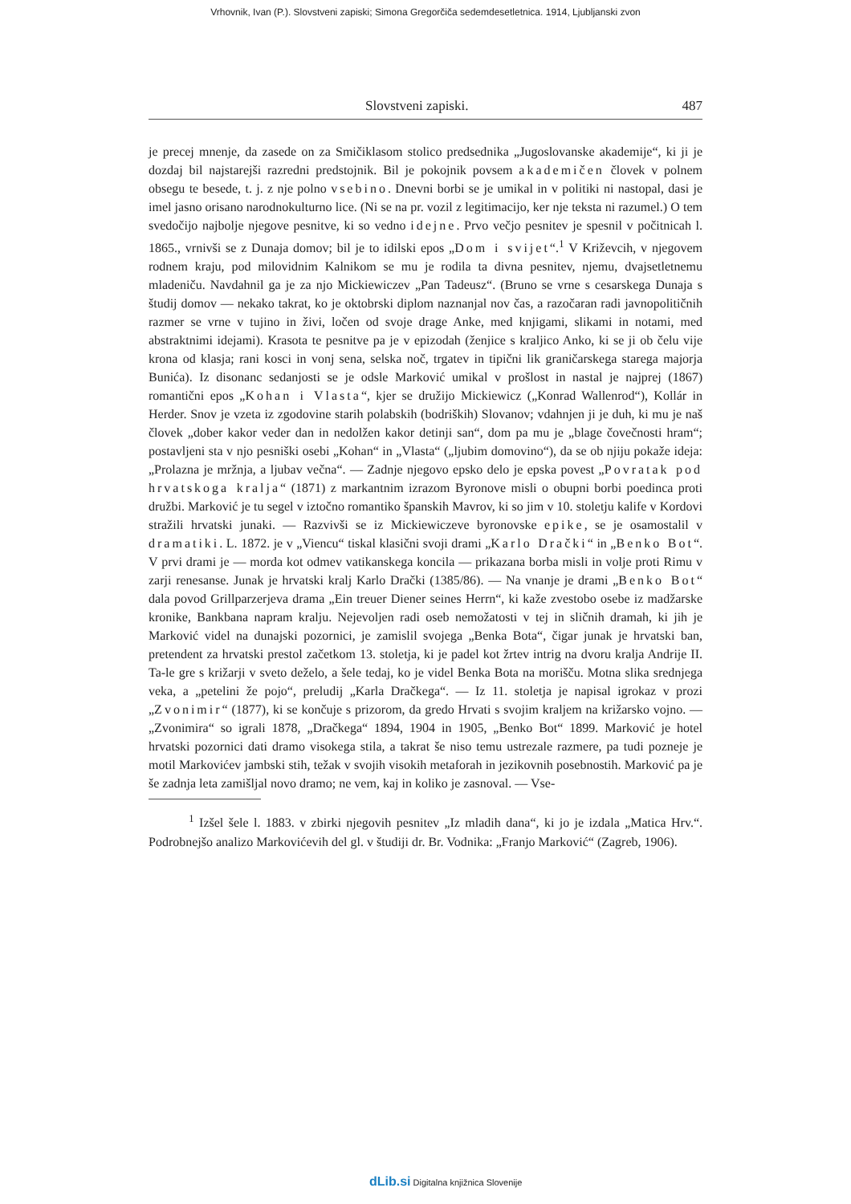Vrhovnik, Ivan (P.). Slovstveni zapiski; Simona Gregorčiča sedemdesetletnica. 1914, Ljubljanski zvon
Slovstveni zapiski. 487
je precej mnenje, da zasede on za Smičiklasom stolico predsednika „Jugoslovanske akademije“, ki ji je dozdaj bil najstarejši razredni predstojnik. Bil je pokojnik povsem akademičen človek v polnem obsegu te besede, t. j. z nje polno vsebino. Dnevni borbi se je umikal in v politiki ni nastopal, dasi je imel jasno orisano narodnokulturno lice. (Ni se na pr. vozil z legitimacijo, ker nje teksta ni razumel.) O tem svedočijo najbolje njegove pesnitve, ki so vedno idejne. Prvo večjo pesnitev je spesnil v počitnicah l. 1865., vrnivši se z Dunaja domov; bil je to idilski epos „Dom i svijet“.<sup>1</sup> V Križevcih, v njegovem rodnem kraju, pod milovidnim Kalnikom se mu je rodila ta divna pesnitev, njemu, dvajsetletnemu mladeniču. Navdahnil ga je za njo Mickiewiczev „Pan Tadeusz“. (Bruno se vrne s cesarskega Dunaja s študij domov — nekako takrat, ko je oktobrski diplom naznanjal nov čas, a razočaran radi javnopolitičnih razmer se vrne v tujino in živi, ločen od svoje drage Anke, med knjigami, slikami in notami, med abstraktnimi idejami). Krasota te pesnitve pa je v epizodah (ženjice s kraljico Anko, ki se ji ob čelu vije krona od klasja; rani kosci in vonj sena, selska noč, trgatev in tipični lik graničarskega starega majorja Bunića). Iz disonanc sedanjosti se je odsle Marković umikal v prošlost in nastal je najprej (1867) romantični epos „Kohan i Vlasta“, kjer se družijo Mickiewicz („Konrad Wallenrod“), Kollár in Herder. Snov je vzeta iz zgodovine starih polabskih (bodriških) Slovanov; vdahnjen ji je duh, ki mu je naš človek „dober kakor veder dan in nedolžen kakor detinji san“, dom pa mu je „blage čovečnosti hram“; postavljeni sta v njo pesniški osebi „Kohan“ in „Vlasta“ („ljubim domovino“), da se ob njiju pokaže ideja: „Prolazna je mržnja, a ljubav večna“. — Zadnje njegovo epsko delo je epska povest „Povratak pod hrvatskoga kralja“ (1871) z markantnim izrazom Byronove misli o obupni borbi poedinca proti družbi. Marković je tu segel v iztočno romantiko španskih Mavrov, ki so jim v 10. stoletju kalife v Kordovi stražili hrvatski junaki. — Razvivši se iz Mickiewiczeve byronovske epike, se je osamostalil v dramatiki. L. 1872. je v „Viencu“ tiskal klasični svoji drami „Karlo Drački“ in „Benko Bot“. V prvi drami je — morda kot odmev vatikanskega koncila — prikazana borba misli in volje proti Rimu v zarji renesanse. Junak je hrvatski kralj Karlo Drački (1385/86). — Na vnanje je drami „Benko Bot“ dala povod Grillparzerjeva drama „Ein treuer Diener seines Herrn“, ki kaže zvestobo osebe iz madžarske kronike, Bankbana napram kralju. Nejevoljen radi oseb nemožatosti v tej in sličnih dramah, ki jih je Marković videl na dunajski pozornici, je zamislil svojega „Benka Bota“, čigar junak je hrvatski ban, pretendent za hrvatski prestol začetkom 13. stoletja, ki je padel kot žrtev intrig na dvoru kralja Andrije II. Ta-le gre s križarji v sveto deželo, a šele tedaj, ko je videl Benka Bota na morišču. Motna slika srednjega veka, a „petelini že pojo“, preludij „Karla Dračkega“. — Iz 11. stoletja je napisal igrokaz v prozi „Zvonimir“ (1877), ki se končuje s prizorom, da gredo Hrvati s svojim kraljem na križarsko vojno. — „Zvonimira“ so igrali 1878, „Dračkega“ 1894, 1904 in 1905, „Benko Bot“ 1899. Marković je hotel hrvatski pozornici dati dramo visokega stila, a takrat še niso temu ustrezale razmere, pa tudi pozneje je motil Markovićev jambski stih, težak v svojih visokih metaforah in jezikovnih posebnostih. Marković pa je še zadnja leta zamišljal novo dramo; ne vem, kaj in koliko je zasnoval. — Vse-
<sup>1</sup> Izšel šele l. 1883. v zbirki njegovih pesnitev „Iz mladih dana“, ki jo je izdala „Matica Hrv.“. Podrobnejšo analizo Markovićevih del gl. v študiji dr. Br. Vodnika: „Franjo Marković“ (Zagreb, 1906).
dLib.si Digitalna knjižnica Slovenije